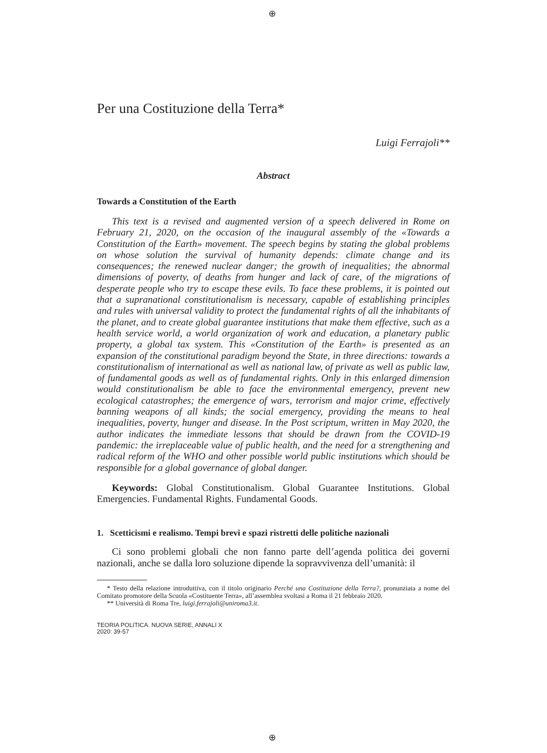⊕
Per una Costituzione della Terra*
Luigi Ferrajoli**
Abstract
Towards a Constitution of the Earth
This text is a revised and augmented version of a speech delivered in Rome on February 21, 2020, on the occasion of the inaugural assembly of the «Towards a Constitution of the Earth» movement. The speech begins by stating the global problems on whose solution the survival of humanity depends: climate change and its consequences; the renewed nuclear danger; the growth of inequalities; the abnormal dimensions of poverty, of deaths from hunger and lack of care, of the migrations of desperate people who try to escape these evils. To face these problems, it is pointed out that a supranational constitutionalism is necessary, capable of establishing principles and rules with universal validity to protect the fundamental rights of all the inhabitants of the planet, and to create global guarantee institutions that make them effective, such as a health service world, a world organization of work and education, a planetary public property, a global tax system. This «Constitution of the Earth» is presented as an expansion of the constitutional paradigm beyond the State, in three directions: towards a constitutionalism of international as well as national law, of private as well as public law, of fundamental goods as well as of fundamental rights. Only in this enlarged dimension would constitutionalism be able to face the environmental emergency, prevent new ecological catastrophes; the emergence of wars, terrorism and major crime, effectively banning weapons of all kinds; the social emergency, providing the means to heal inequalities, poverty, hunger and disease. In the Post scriptum, written in May 2020, the author indicates the immediate lessons that should be drawn from the COVID-19 pandemic: the irreplaceable value of public health, and the need for a strengthening and radical reform of the WHO and other possible world public institutions which should be responsible for a global governance of global danger.
Keywords: Global Constitutionalism. Global Guarantee Institutions. Global Emergencies. Fundamental Rights. Fundamental Goods.
1. Scetticismi e realismo. Tempi brevi e spazi ristretti delle politiche nazionali
Ci sono problemi globali che non fanno parte dell’agenda politica dei governi nazionali, anche se dalla loro soluzione dipende la sopravvivenza dell’umanità: il
* Testo della relazione introduttiva, con il titolo originario Perché una Costituzione della Terra?, pronunziata a nome del Comitato promotore della Scuola «Costituente Terra», all’assemblea svoltasi a Roma il 21 febbraio 2020.
** Università di Roma Tre, luigi.ferrajoli@uniroma3.it.
TEORIA POLITICA. NUOVA SERIE, ANNALI X
2020: 39-57
⊕